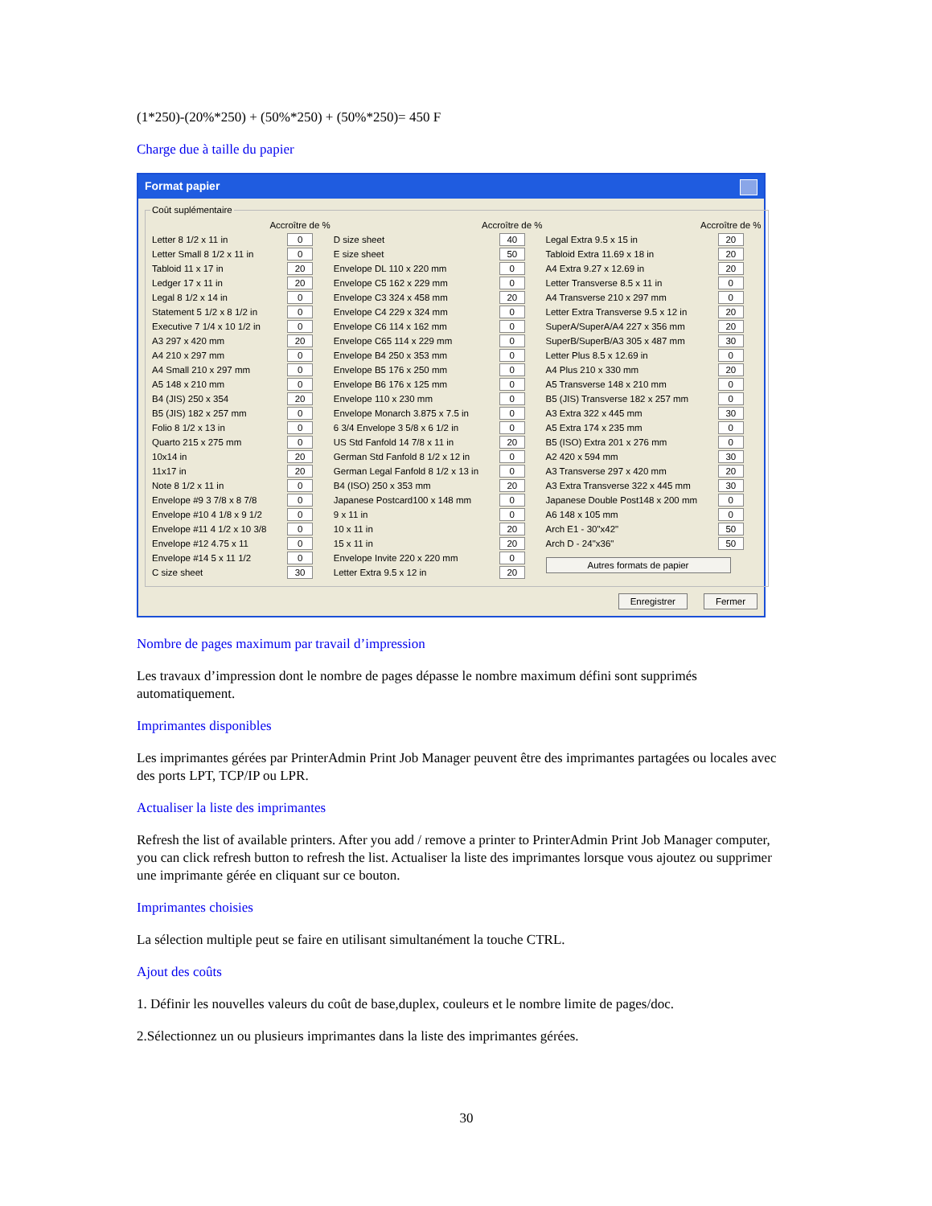(1*250)-(20%*250) + (50%*250) + (50%*250)= 450 F
Charge due à taille du papier
Format papier
Coût suplémentaire
| | Accroître de % | | Accroître de % | | Accroître de % |
| --- | --- | --- | --- | --- | --- |
| Letter 8 1/2 x 11 in | 0 | D size sheet | 40 | Legal Extra 9.5 x 15 in | 20 |
| Letter Small 8 1/2 x 11 in | 0 | E size sheet | 50 | Tabloid Extra 11.69 x 18 in | 20 |
| Tabloid 11 x 17 in | 20 | Envelope DL 110 x 220 mm | 0 | A4 Extra 9.27 x 12.69 in | 20 |
| Ledger 17 x 11 in | 20 | Envelope C5 162 x 229 mm | 0 | Letter Transverse 8.5 x 11 in | 0 |
| Legal 8 1/2 x 14 in | 0 | Envelope C3 324 x 458 mm | 20 | A4 Transverse 210 x 297 mm | 0 |
| Statement 5 1/2 x 8 1/2 in | 0 | Envelope C4 229 x 324 mm | 0 | Letter Extra Transverse 9.5 x 12 in | 20 |
| Executive 7 1/4 x 10 1/2 in | 0 | Envelope C6 114 x 162 mm | 0 | SuperA/SuperA/A4 227 x 356 mm | 20 |
| A3 297 x 420 mm | 20 | Envelope C65 114 x 229 mm | 0 | SuperB/SuperB/A3 305 x 487 mm | 30 |
| A4 210 x 297 mm | 0 | Envelope B4 250 x 353 mm | 0 | Letter Plus 8.5 x 12.69 in | 0 |
| A4 Small 210 x 297 mm | 0 | Envelope B5 176 x 250 mm | 0 | A4 Plus 210 x 330 mm | 20 |
| A5 148 x 210 mm | 0 | Envelope B6 176 x 125 mm | 0 | A5 Transverse 148 x 210 mm | 0 |
| B4 (JIS) 250 x 354 | 20 | Envelope 110 x 230 mm | 0 | B5 (JIS) Transverse 182 x 257 mm | 0 |
| B5 (JIS) 182 x 257 mm | 0 | Envelope Monarch 3.875 x 7.5 in | 0 | A3 Extra 322 x 445 mm | 30 |
| Folio 8 1/2 x 13 in | 0 | 6 3/4 Envelope 3 5/8 x 6 1/2 in | 0 | A5 Extra 174 x 235 mm | 0 |
| Quarto 215 x 275 mm | 0 | US Std Fanfold 14 7/8 x 11 in | 20 | B5 (ISO) Extra 201 x 276 mm | 0 |
| 10x14 in | 20 | German Std Fanfold 8 1/2 x 12 in | 0 | A2 420 x 594 mm | 30 |
| 11x17 in | 20 | German Legal Fanfold 8 1/2 x 13 in | 0 | A3 Transverse 297 x 420 mm | 20 |
| Note 8 1/2 x 11 in | 0 | B4 (ISO) 250 x 353 mm | 20 | A3 Extra Transverse 322 x 445 mm | 30 |
| Envelope #9 3 7/8 x 8 7/8 | 0 | Japanese Postcard100 x 148 mm | 0 | Japanese Double Post148 x 200 mm | 0 |
| Envelope #10 4 1/8 x 9 1/2 | 0 | 9 x 11 in | 0 | A6 148 x 105 mm | 0 |
| Envelope #11 4 1/2 x 10 3/8 | 0 | 10 x 11 in | 20 | Arch E1 - 30"x42" | 50 |
| Envelope #12 4.75 x 11 | 0 | 15 x 11 in | 20 | Arch D - 24"x36" | 50 |
| Envelope #14 5 x 11 1/2 | 0 | Envelope Invite 220 x 220 mm | 0 | Autres formats de papier | |
| C size sheet | 30 | Letter Extra 9.5 x 12 in | 20 | | |
Enregistrer Fermer
Nombre de pages maximum par travail d’impression
Les travaux d’impression dont le nombre de pages dépasse le nombre maximum défini sont supprimés automatiquement.
Imprimantes disponibles
Les imprimantes gérées par PrinterAdmin Print Job Manager peuvent être des imprimantes partagées ou locales avec des ports LPT, TCP/IP ou LPR.
Actualiser la liste des imprimantes
Refresh the list of available printers. After you add / remove a printer to PrinterAdmin Print Job Manager computer, you can click refresh button to refresh the list. Actualiser la liste des imprimantes lorsque vous ajoutez ou supprimer une imprimante gérée en cliquant sur ce bouton.
Imprimantes choisies
La sélection multiple peut se faire en utilisant simultanément la touche CTRL.
Ajout des coûts
1. Définir les nouvelles valeurs du coût de base,duplex, couleurs et le nombre limite de pages/doc.
2.Sélectionnez un ou plusieurs imprimantes dans la liste des imprimantes gérées.
30